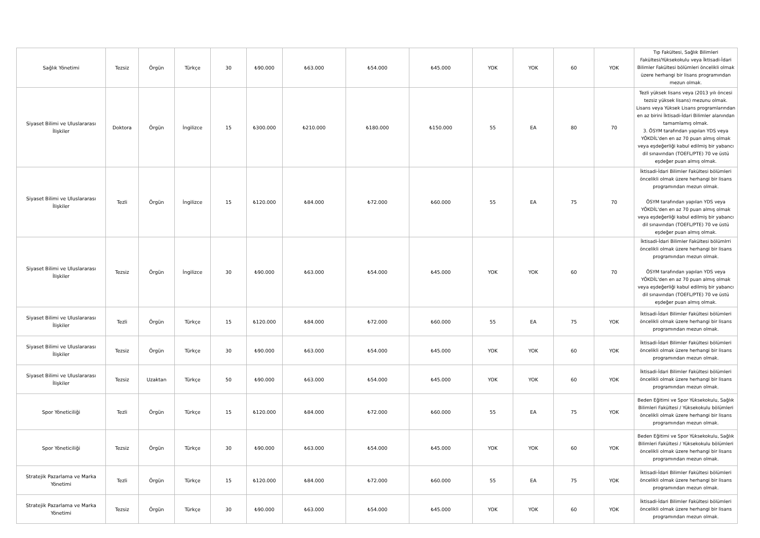| Sağlık Yönetimi | Tezsiz | Örgün | Türkçe | 30 | ₺90.000 | ₺63.000 | ₺54.000 | ₺45.000 | YOK | YOK | 60 | YOK | Tıp Fakültesi, Sağlık Bilimleri Fakültesi/Yüksekokulu veya İktisadi-İdari Bilimler Fakültesi bölümleri öncelikli olmak üzere herhangi bir lisans programından mezun olmak. |
| Siyaset Bilimi ve Uluslararası İlişkiler | Doktora | Örgün | İngilizce | 15 | ₺300.000 | ₺210.000 | ₺180.000 | ₺150.000 | 55 | EA | 80 | 70 | Tezli yüksek lisans veya (2013 yılı öncesi tezsiz yüksek lisans) mezunu olmak. Lisans veya Yüksek Lisans programlarından en az birini İktisadi-İdari Bilimler alanından tamamlamış olmak. 3. ÖSYM tarafından yapılan YDS veya YÖKDİL'den en az 70 puan almış olmak veya eşdeğerliği kabul edilmiş bir yabancı dil sınavından (TOEFL/PTE) 70 ve üstü eşdeğer puan almış olmak. |
| Siyaset Bilimi ve Uluslararası İlişkiler | Tezli | Örgün | İngilizce | 15 | ₺120.000 | ₺84.000 | ₺72.000 | ₺60.000 | 55 | EA | 75 | 70 | İktisadi-İdari Bilimler Fakültesi bölümleri öncelikli olmak üzere herhangi bir lisans programından mezun olmak. ÖSYM tarafından yapılan YDS veya YÖKDİL'den en az 70 puan almış olmak veya eşdeğerliği kabul edilmiş bir yabancı dil sınavından (TOEFL/PTE) 70 ve üstü eşdeğer puan almış olmak. |
| Siyaset Bilimi ve Uluslararası İlişkiler | Tezsiz | Örgün | İngilizce | 30 | ₺90.000 | ₺63.000 | ₺54.000 | ₺45.000 | YOK | YOK | 60 | 70 | İktisadi-İdari Bilimler Fakültesi bölümlrri öncelikli olmak üzere herhangi bir lisans programından mezun olmak. ÖSYM tarafından yapılan YDS veya YÖKDİL'den en az 70 puan almış olmak veya eşdeğerliği kabul edilmiş bir yabancı dil sınavından (TOEFL/PTE) 70 ve üstü eşdeğer puan almış olmak. |
| Siyaset Bilimi ve Uluslararası İlişkiler | Tezli | Örgün | Türkçe | 15 | ₺120.000 | ₺84.000 | ₺72.000 | ₺60.000 | 55 | EA | 75 | YOK | İktisadi-İdari Bilimler Fakültesi bölümleri öncelikli olmak üzere herhangi bir lisans programından mezun olmak. |
| Siyaset Bilimi ve Uluslararası İlişkiler | Tezsiz | Örgün | Türkçe | 30 | ₺90.000 | ₺63.000 | ₺54.000 | ₺45.000 | YOK | YOK | 60 | YOK | İktisadi-İdari Bilimler Fakültesi bölümleri öncelikli olmak üzere herhangi bir lisans programından mezun olmak. |
| Siyaset Bilimi ve Uluslararası İlişkiler | Tezsiz | Uzaktan | Türkçe | 50 | ₺90.000 | ₺63.000 | ₺54.000 | ₺45.000 | YOK | YOK | 60 | YOK | İktisadi-İdari Bilimler Fakültesi bölümleri öncelikli olmak üzere herhangi bir lisans programından mezun olmak. |
| Spor Yöneticiliği | Tezli | Örgün | Türkçe | 15 | ₺120.000 | ₺84.000 | ₺72.000 | ₺60.000 | 55 | EA | 75 | YOK | Beden Eğitimi ve Spor Yüksekokulu, Sağlık Bilimleri Fakültesi / Yüksekokulu bölümleri öncelikli olmak üzere herhangi bir lisans programından mezun olmak. |
| Spor Yöneticiliği | Tezsiz | Örgün | Türkçe | 30 | ₺90.000 | ₺63.000 | ₺54.000 | ₺45.000 | YOK | YOK | 60 | YOK | Beden Eğitimi ve Spor Yüksekokulu, Sağlık Bilimleri Fakültesi / Yüksekokulu bölümleri öncelikli olmak üzere herhangi bir lisans programından mezun olmak. |
| Stratejik Pazarlama ve Marka Yönetimi | Tezli | Örgün | Türkçe | 15 | ₺120.000 | ₺84.000 | ₺72.000 | ₺60.000 | 55 | EA | 75 | YOK | İktisadi-İdari Bilimler Fakültesi bölümleri öncelikli olmak üzere herhangi bir lisans programından mezun olmak. |
| Stratejik Pazarlama ve Marka Yönetimi | Tezsiz | Örgün | Türkçe | 30 | ₺90.000 | ₺63.000 | ₺54.000 | ₺45.000 | YOK | YOK | 60 | YOK | İktisadi-İdari Bilimler Fakültesi bölümleri öncelikli olmak üzere herhangi bir lisans programından mezun olmak. |